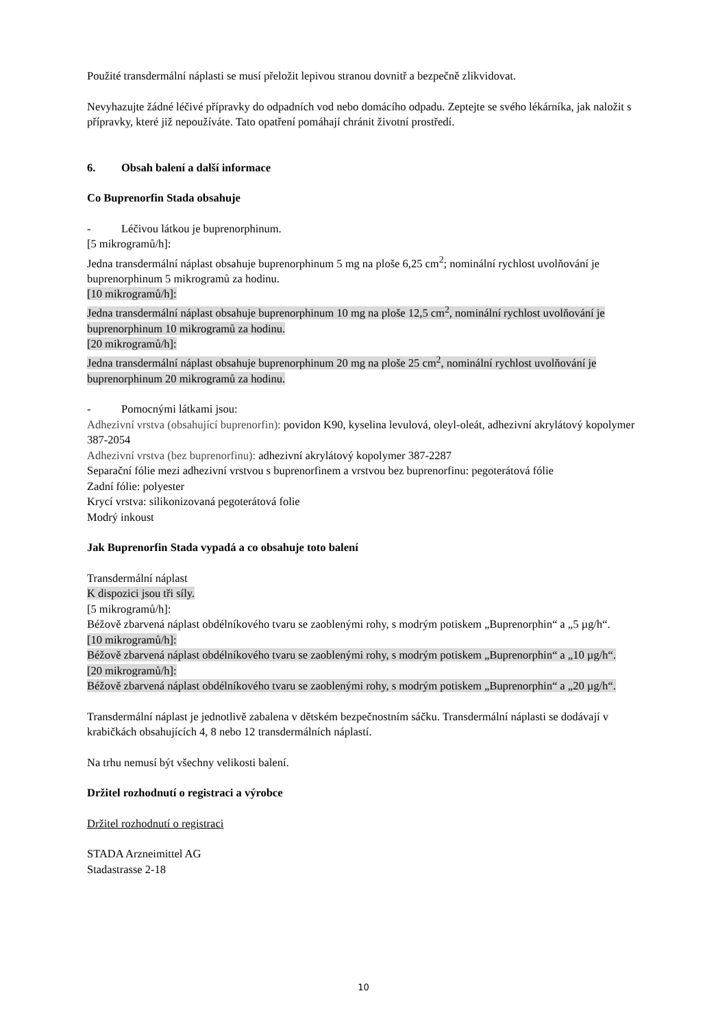Použité transdermální náplasti se musí přeložit lepivou stranou dovnitř a bezpečně zlikvidovat.
Nevyhazujte žádné léčivé přípravky do odpadních vod nebo domácího odpadu. Zeptejte se svého lékárníka, jak naložit s přípravky, které již nepoužíváte. Tato opatření pomáhají chránit životní prostředí.
6. Obsah balení a další informace
Co Buprenorfin Stada obsahuje
- Léčivou látkou je buprenorphinum.
[5 mikrogramů/h]:
Jedna transdermální náplast obsahuje buprenorphinum 5 mg na ploše 6,25 cm<sup>2</sup>; nominální rychlost uvolňování je buprenorphinum 5 mikrogramů za hodinu.
[10 mikrogramů/h]:
Jedna transdermální náplast obsahuje buprenorphinum 10 mg na ploše 12,5 cm<sup>2</sup>, nominální rychlost uvolňování je buprenorphinum 10 mikrogramů za hodinu.
[20 mikrogramů/h]:
Jedna transdermální náplast obsahuje buprenorphinum 20 mg na ploše 25 cm<sup>2</sup>, nominální rychlost uvolňování je buprenorphinum 20 mikrogramů za hodinu.
- Pomocnými látkami jsou:
Adhezivní vrstva (obsahující buprenorfin): povidon K90, kyselina levulová, oleyl-oleát, adhezivní akrylátový kopolymer 387-2054
Adhezivní vrstva (bez buprenorfinu): adhezivní akrylátový kopolymer 387-2287
Separační fólie mezi adhezivní vrstvou s buprenorfinem a vrstvou bez buprenorfinu: pegoterátová fólie
Zadní fólie: polyester
Krycí vrstva: silikonizovaná pegoterátová folie
Modrý inkoust
Jak Buprenorfin Stada vypadá a co obsahuje toto balení
Transdermální náplast
K dispozici jsou tři síly.
[5 mikrogramů/h]:
Béžově zbarvená náplast obdélníkového tvaru se zaoblenými rohy, s modrým potiskem „Buprenorphin“ a „5 µg/h“.
[10 mikrogramů/h]:
Béžově zbarvená náplast obdélníkového tvaru se zaoblenými rohy, s modrým potiskem „Buprenorphin“ a „10 µg/h“.
[20 mikrogramů/h]:
Béžově zbarvená náplast obdélníkového tvaru se zaoblenými rohy, s modrým potiskem „Buprenorphin“ a „20 µg/h“.
Transdermální náplast je jednotlivě zabalena v dětském bezpečnostním sáčku. Transdermální náplasti se dodávají v krabičkách obsahujících 4, 8 nebo 12 transdermálních náplastí.
Na trhu nemusí být všechny velikosti balení.
Držitel rozhodnutí o registraci a výrobce
Držitel rozhodnutí o registraci
STADA Arzneimittel AG
Stadastrasse 2-18
10